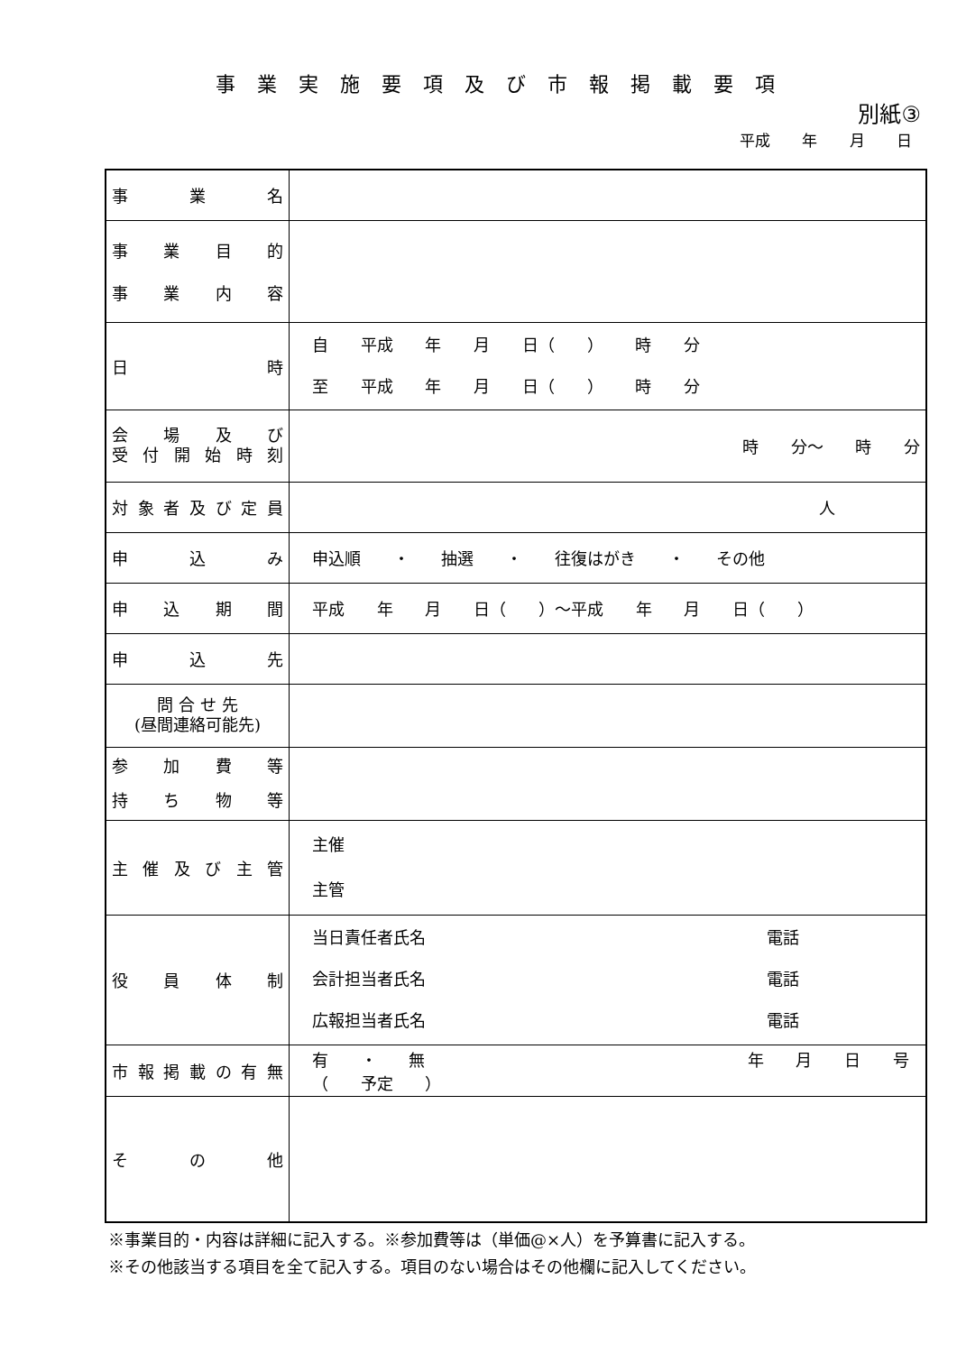事業実施要項及び市報掲載要項
別紙③
平成 年 月 日
| 事業名 | |
| 事業目的 事業内容 | |
| 日時 | 自 平成 年 月 日（ ） 時 分 至 平成 年 月 日（ ） 時 分 |
| 会場及び 受付開始時刻 | 時 分～ 時 分 |
| 対象者及び定員 | 人 |
| 申込み | 申込順 ・ 抽選 ・ 往復はがき ・ その他 |
| 申込期間 | 平成 年 月 日（ ）～平成 年 月 日（ ） |
| 申込先 | |
| 問 合 せ 先 (昼間連絡可能先) | |
| 参加費等 持ち物等 | |
| 主催及び主管 | 主催 主管 |
| 役員体制 | 当日責任者氏名 電話 会計担当者氏名 電話 広報担当者氏名 電話 |
| 市報掲載の有無 | 有 ・ 無 年 月 日 号 （ 予定 ） |
| その他 | |
※事業目的・内容は詳細に記入する。※参加費等は（単価@×人）を予算書に記入する。
※その他該当する項目を全て記入する。項目のない場合はその他欄に記入してください。